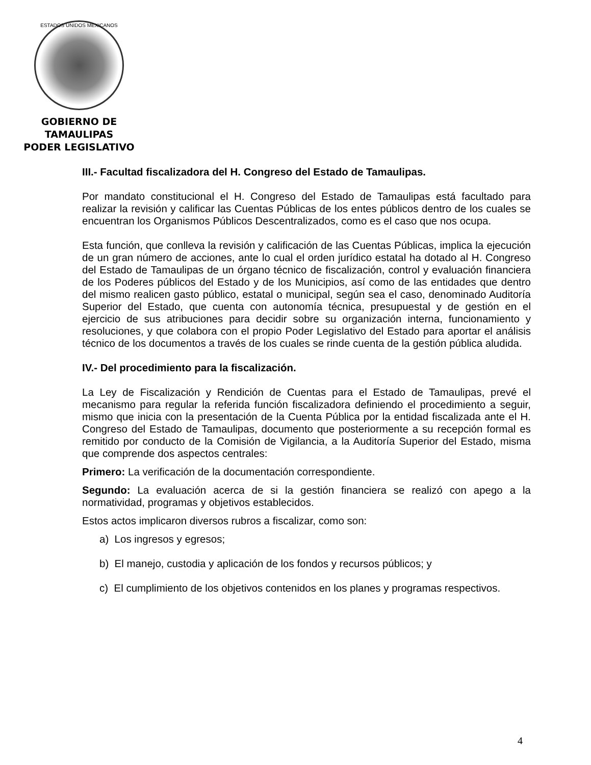ESTADOS UNIDOS MEXICANOS
GOBIERNO DE TAMAULIPAS
PODER LEGISLATIVO
III.- Facultad fiscalizadora del H. Congreso del Estado de Tamaulipas.
Por mandato constitucional el H. Congreso del Estado de Tamaulipas está facultado para realizar la revisión y calificar las Cuentas Públicas de los entes públicos dentro de los cuales se encuentran los Organismos Públicos Descentralizados, como es el caso que nos ocupa.
Esta función, que conlleva la revisión y calificación de las Cuentas Públicas, implica la ejecución de un gran número de acciones, ante lo cual el orden jurídico estatal ha dotado al H. Congreso del Estado de Tamaulipas de un órgano técnico de fiscalización, control y evaluación financiera de los Poderes públicos del Estado y de los Municipios, así como de las entidades que dentro del mismo realicen gasto público, estatal o municipal, según sea el caso, denominado Auditoría Superior del Estado, que cuenta con autonomía técnica, presupuestal y de gestión en el ejercicio de sus atribuciones para decidir sobre su organización interna, funcionamiento y resoluciones, y que colabora con el propio Poder Legislativo del Estado para aportar el análisis técnico de los documentos a través de los cuales se rinde cuenta de la gestión pública aludida.
IV.- Del procedimiento para la fiscalización.
La Ley de Fiscalización y Rendición de Cuentas para el Estado de Tamaulipas, prevé el mecanismo para regular la referida función fiscalizadora definiendo el procedimiento a seguir, mismo que inicia con la presentación de la Cuenta Pública por la entidad fiscalizada ante el H. Congreso del Estado de Tamaulipas, documento que posteriormente a su recepción formal es remitido por conducto de la Comisión de Vigilancia, a la Auditoría Superior del Estado, misma que comprende dos aspectos centrales:
Primero: La verificación de la documentación correspondiente.
Segundo: La evaluación acerca de si la gestión financiera se realizó con apego a la normatividad, programas y objetivos establecidos.
Estos actos implicaron diversos rubros a fiscalizar, como son:
a) Los ingresos y egresos;
b) El manejo, custodia y aplicación de los fondos y recursos públicos; y
c) El cumplimiento de los objetivos contenidos en los planes y programas respectivos.
4